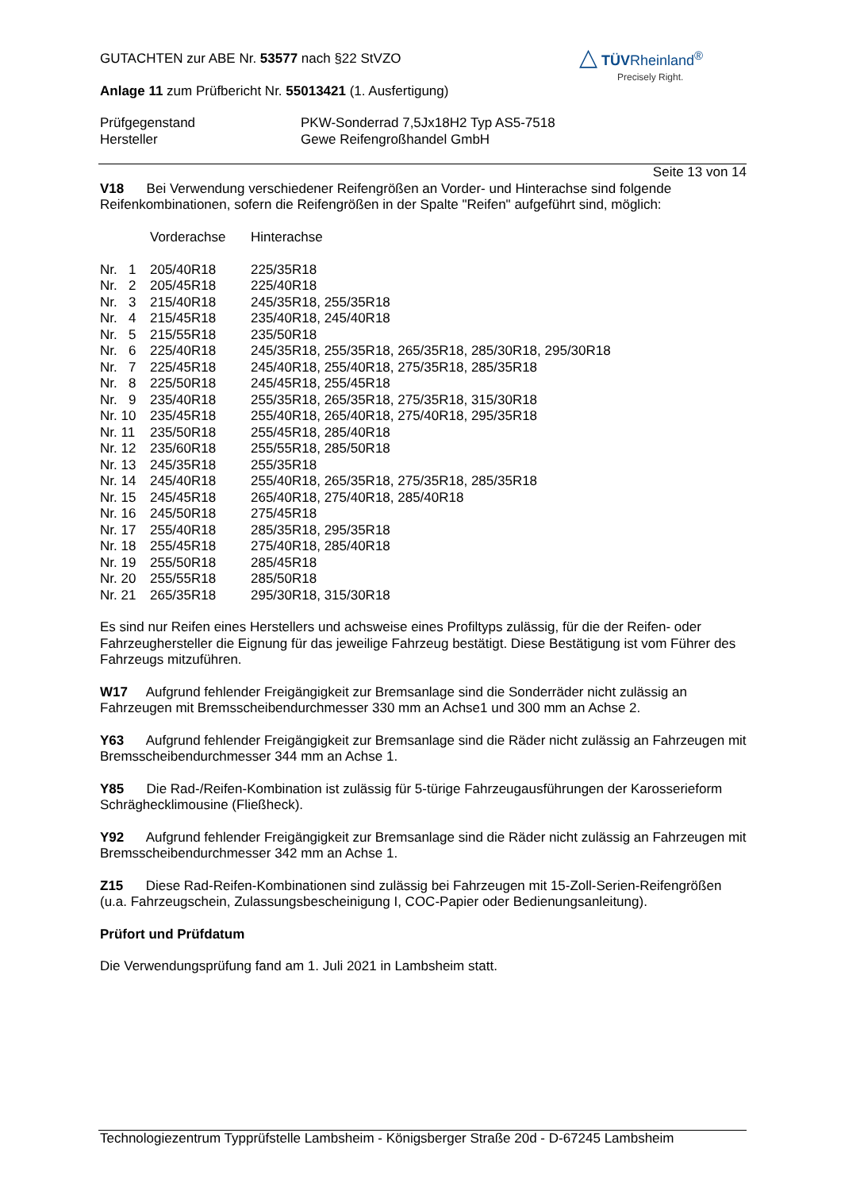△ TÜVRheinland<sup>®</sup>
Precisely Right.
GUTACHTEN zur ABE Nr. 53577 nach §22 StVZO
Anlage 11 zum Prüfbericht Nr. 55013421 (1. Ausfertigung)
| Prüfgegenstand | PKW-Sonderrad 7,5Jx18H2 Typ AS5-7518 |
| Hersteller | Gewe Reifengroßhandel GmbH |
Seite 13 von 14
V18 Bei Verwendung verschiedener Reifengrößen an Vorder- und Hinterachse sind folgende Reifenkombinationen, sofern die Reifengrößen in der Spalte "Reifen" aufgeführt sind, möglich:
| | Vorderachse | Hinterachse |
| Nr. 1 | 205/40R18 | 225/35R18 |
| Nr. 2 | 205/45R18 | 225/40R18 |
| Nr. 3 | 215/40R18 | 245/35R18, 255/35R18 |
| Nr. 4 | 215/45R18 | 235/40R18, 245/40R18 |
| Nr. 5 | 215/55R18 | 235/50R18 |
| Nr. 6 | 225/40R18 | 245/35R18, 255/35R18, 265/35R18, 285/30R18, 295/30R18 |
| Nr. 7 | 225/45R18 | 245/40R18, 255/40R18, 275/35R18, 285/35R18 |
| Nr. 8 | 225/50R18 | 245/45R18, 255/45R18 |
| Nr. 9 | 235/40R18 | 255/35R18, 265/35R18, 275/35R18, 315/30R18 |
| Nr. 10 | 235/45R18 | 255/40R18, 265/40R18, 275/40R18, 295/35R18 |
| Nr. 11 | 235/50R18 | 255/45R18, 285/40R18 |
| Nr. 12 | 235/60R18 | 255/55R18, 285/50R18 |
| Nr. 13 | 245/35R18 | 255/35R18 |
| Nr. 14 | 245/40R18 | 255/40R18, 265/35R18, 275/35R18, 285/35R18 |
| Nr. 15 | 245/45R18 | 265/40R18, 275/40R18, 285/40R18 |
| Nr. 16 | 245/50R18 | 275/45R18 |
| Nr. 17 | 255/40R18 | 285/35R18, 295/35R18 |
| Nr. 18 | 255/45R18 | 275/40R18, 285/40R18 |
| Nr. 19 | 255/50R18 | 285/45R18 |
| Nr. 20 | 255/55R18 | 285/50R18 |
| Nr. 21 | 265/35R18 | 295/30R18, 315/30R18 |
Es sind nur Reifen eines Herstellers und achsweise eines Profiltyps zulässig, für die der Reifen- oder Fahrzeughersteller die Eignung für das jeweilige Fahrzeug bestätigt. Diese Bestätigung ist vom Führer des Fahrzeugs mitzuführen.
W17 Aufgrund fehlender Freigängigkeit zur Bremsanlage sind die Sonderräder nicht zulässig an Fahrzeugen mit Bremsscheibendurchmesser 330 mm an Achse1 und 300 mm an Achse 2.
Y63 Aufgrund fehlender Freigängigkeit zur Bremsanlage sind die Räder nicht zulässig an Fahrzeugen mit Bremsscheibendurchmesser 344 mm an Achse 1.
Y85 Die Rad-/Reifen-Kombination ist zulässig für 5-türige Fahrzeugausführungen der Karosserieform Schräghecklimousine (Fließheck).
Y92 Aufgrund fehlender Freigängigkeit zur Bremsanlage sind die Räder nicht zulässig an Fahrzeugen mit Bremsscheibendurchmesser 342 mm an Achse 1.
Z15 Diese Rad-Reifen-Kombinationen sind zulässig bei Fahrzeugen mit 15-Zoll-Serien-Reifengrößen (u.a. Fahrzeugschein, Zulassungsbescheinigung I, COC-Papier oder Bedienungsanleitung).
Prüfort und Prüfdatum
Die Verwendungsprüfung fand am 1. Juli 2021 in Lambsheim statt.
Technologiezentrum Typprüfstelle Lambsheim - Königsberger Straße 20d - D-67245 Lambsheim